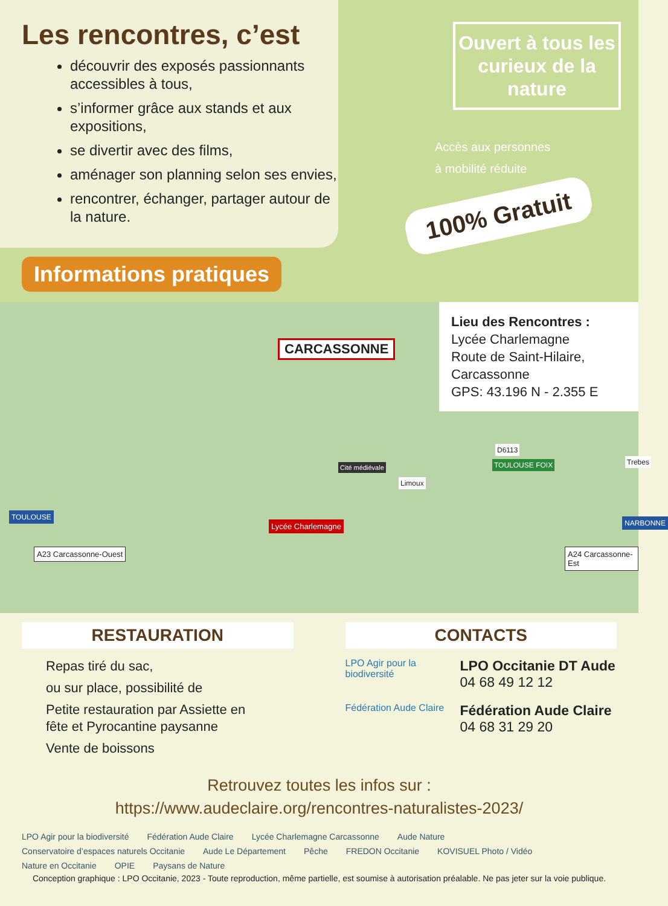Les rencontres, c’est
découvrir des exposés passionnants accessibles à tous,
s’informer grâce aux stands et aux expositions,
se divertir avec des films,
aménager son planning selon ses envies,
rencontrer, échanger, partager autour de la nature.
Ouvert à tous les curieux de la nature
Accès aux personnes
à mobilité réduite
100% Gratuit
Informations pratiques
Lieu des Rencontres :
Lycée Charlemagne
Route de Saint-Hilaire,
Carcassonne
GPS: 43.196 N - 2.355 E
CARCASSONNE
TOULOUSE
A23 Carcassonne-Ouest
Lycée Charlemagne
Cité médiévale
Limoux
TOULOUSE FOIX
D6113
Trebes
NARBONNE
A24 Carcassonne-Est
RESTAURATION
Repas tiré du sac,
ou sur place, possibilité de
Petite restauration par Assiette en fête et Pyrocantine paysanne
Vente de boissons
CONTACTS
LPO Agir pour la biodiversité
LPO Occitanie DT Aude
04 68 49 12 12
Fédération Aude Claire
Fédération Aude Claire
04 68 31 29 20
Retrouvez toutes les infos sur :
https://www.audeclaire.org/rencontres-naturalistes-2023/
LPO Agir pour la biodiversité Fédération Aude Claire Lycée Charlemagne Carcassonne Aude Nature Conservatoire d’espaces naturels Occitanie Aude Le Département Pêche FREDON Occitanie KOVISUEL Photo / Vidéo Nature en Occitanie OPIE Paysans de Nature
Conception graphique : LPO Occitanie, 2023 - Toute reproduction, même partielle, est soumise à autorisation préalable. Ne pas jeter sur la voie publique.